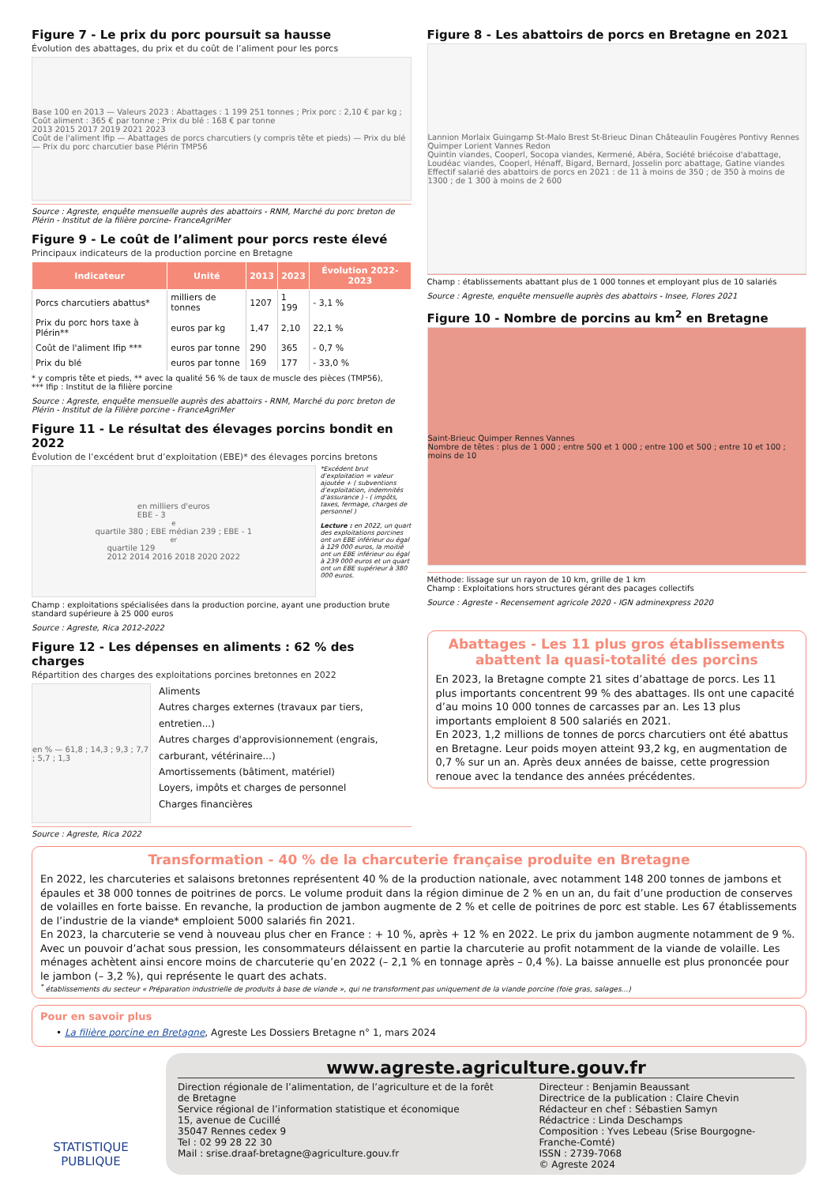Figure 7 - Le prix du porc poursuit sa hausse
Évolution des abattages, du prix et du coût de l’aliment pour les porcs
Base 100 en 2013 — Valeurs 2023 : Abattages : 1 199 251 tonnes ; Prix porc : 2,10 € par kg ; Coût aliment : 365 € par tonne ; Prix du blé : 168 € par tonne
2013 2015 2017 2019 2021 2023
Coût de l'aliment Ifip — Abattages de porcs charcutiers (y compris tête et pieds) — Prix du blé — Prix du porc charcutier base Plérin TMP56
Source : Agreste, enquête mensuelle auprès des abattoirs - RNM, Marché du porc breton de Plérin - Institut de la filière porcine- FranceAgriMer
Figure 9 - Le coût de l’aliment pour porcs reste élevé
Principaux indicateurs de la production porcine en Bretagne
| Indicateur | Unité | 2013 | 2023 | Évolution 2022-2023 |
| --- | --- | --- | --- | --- |
| Porcs charcutiers abattus* | milliers de tonnes | 1207 | 1 199 | - 3,1 % |
| Prix du porc hors taxe à Plérin** | euros par kg | 1,47 | 2,10 | 22,1 % |
| Coût de l'aliment Ifip *** | euros par tonne | 290 | 365 | - 0,7 % |
| Prix du blé | euros par tonne | 169 | 177 | - 33,0 % |
* y compris tête et pieds, ** avec la qualité 56 % de taux de muscle des pièces (TMP56),
*** Ifip : Institut de la filière porcine
Source : Agreste, enquête mensuelle auprès des abattoirs - RNM, Marché du porc breton de Plérin - Institut de la Filière porcine - FranceAgriMer
Figure 11 - Le résultat des élevages porcins bondit en 2022
Évolution de l’excédent brut d’exploitation (EBE)* des élevages porcins bretons
en milliers d'euros
EBE - 3<sup>e</sup> quartile 380 ; EBE médian 239 ; EBE - 1<sup>er</sup> quartile 129
2012 2014 2016 2018 2020 2022
*Excédent brut d’exploitation = valeur ajoutée + ( subventions d’exploitation, indemnités d’assurance ) - ( impôts, taxes, fermage, charges de personnel )
Lecture : en 2022, un quart des exploitations porcines ont un EBE inférieur ou égal à 129 000 euros, la moitié ont un EBE inférieur ou égal à 239 000 euros et un quart ont un EBE supérieur à 380 000 euros.
Champ : exploitations spécialisées dans la production porcine, ayant une production brute standard supérieure à 25 000 euros
Source : Agreste, Rica 2012-2022
Figure 12 - Les dépenses en aliments : 62 % des charges
Répartition des charges des exploitations porcines bretonnes en 2022
en % — 61,8 ; 14,3 ; 9,3 ; 7,7 ; 5,7 ; 1,3
Aliments
Autres charges externes (travaux par tiers, entretien...)
Autres charges d'approvisionnement (engrais, carburant, vétérinaire...)
Amortissements (bâtiment, matériel)
Loyers, impôts et charges de personnel
Charges financières
Source : Agreste, Rica 2022
Figure 8 - Les abattoirs de porcs en Bretagne en 2021
Lannion Morlaix Guingamp St-Malo Brest St-Brieuc Dinan Châteaulin Fougères Pontivy Rennes Quimper Lorient Vannes Redon
Quintin viandes, Cooperl, Socopa viandes, Kermené, Abéra, Société briécoise d'abattage, Loudéac viandes, Cooperl, Hénaff, Bigard, Bernard, Josselin porc abattage, Gatine viandes
Effectif salarié des abattoirs de porcs en 2021 : de 11 à moins de 350 ; de 350 à moins de 1300 ; de 1 300 à moins de 2 600
Champ : établissements abattant plus de 1 000 tonnes et employant plus de 10 salariés
Source : Agreste, enquête mensuelle auprès des abattoirs - Insee, Flores 2021
Figure 10 - Nombre de porcins au km<sup>2</sup> en Bretagne
Saint-Brieuc Quimper Rennes Vannes
Nombre de têtes : plus de 1 000 ; entre 500 et 1 000 ; entre 100 et 500 ; entre 10 et 100 ; moins de 10
Méthode: lissage sur un rayon de 10 km, grille de 1 km
Champ : Exploitations hors structures gérant des pacages collectifs
Source : Agreste - Recensement agricole 2020 - IGN adminexpress 2020
Abattages - Les 11 plus gros établissements abattent la quasi-totalité des porcins
En 2023, la Bretagne compte 21 sites d’abattage de porcs. Les 11 plus importants concentrent 99 % des abattages. Ils ont une capacité d’au moins 10 000 tonnes de carcasses par an. Les 13 plus importants emploient 8 500 salariés en 2021.
En 2023, 1,2 millions de tonnes de porcs charcutiers ont été abattus en Bretagne. Leur poids moyen atteint 93,2 kg, en augmentation de 0,7 % sur un an. Après deux années de baisse, cette progression renoue avec la tendance des années précédentes.
Transformation - 40 % de la charcuterie française produite en Bretagne
En 2022, les charcuteries et salaisons bretonnes représentent 40 % de la production nationale, avec notamment 148 200 tonnes de jambons et épaules et 38 000 tonnes de poitrines de porcs. Le volume produit dans la région diminue de 2 % en un an, du fait d’une production de conserves de volailles en forte baisse. En revanche, la production de jambon augmente de 2 % et celle de poitrines de porc est stable. Les 67 établissements de l’industrie de la viande* emploient 5000 salariés fin 2021.
En 2023, la charcuterie se vend à nouveau plus cher en France : + 10 %, après + 12 % en 2022. Le prix du jambon augmente notamment de 9 %. Avec un pouvoir d’achat sous pression, les consommateurs délaissent en partie la charcuterie au profit notamment de la viande de volaille. Les ménages achètent ainsi encore moins de charcuterie qu’en 2022 (– 2,1 % en tonnage après – 0,4 %). La baisse annuelle est plus prononcée pour le jambon (– 3,2 %), qui représente le quart des achats.
<sup>*</sup> établissements du secteur « Préparation industrielle de produits à base de viande », qui ne transforment pas uniquement de la viande porcine (foie gras, salages...)
Pour en savoir plus
• La filière porcine en Bretagne, Agreste Les Dossiers Bretagne n° 1, mars 2024
STATISTIQUE
PUBLIQUE
www.agreste.agriculture.gouv.fr
Direction régionale de l’alimentation, de l’agriculture et de la forêt de Bretagne
Service régional de l’information statistique et économique
15, avenue de Cucillé
35047 Rennes cedex 9
Tel : 02 99 28 22 30
Mail : srise.draaf-bretagne@agriculture.gouv.fr
Directeur : Benjamin Beaussant
Directrice de la publication : Claire Chevin
Rédacteur en chef : Sébastien Samyn
Rédactrice : Linda Deschamps
Composition : Yves Lebeau (Srise Bourgogne-Franche-Comté)
ISSN : 2739-7068
© Agreste 2024